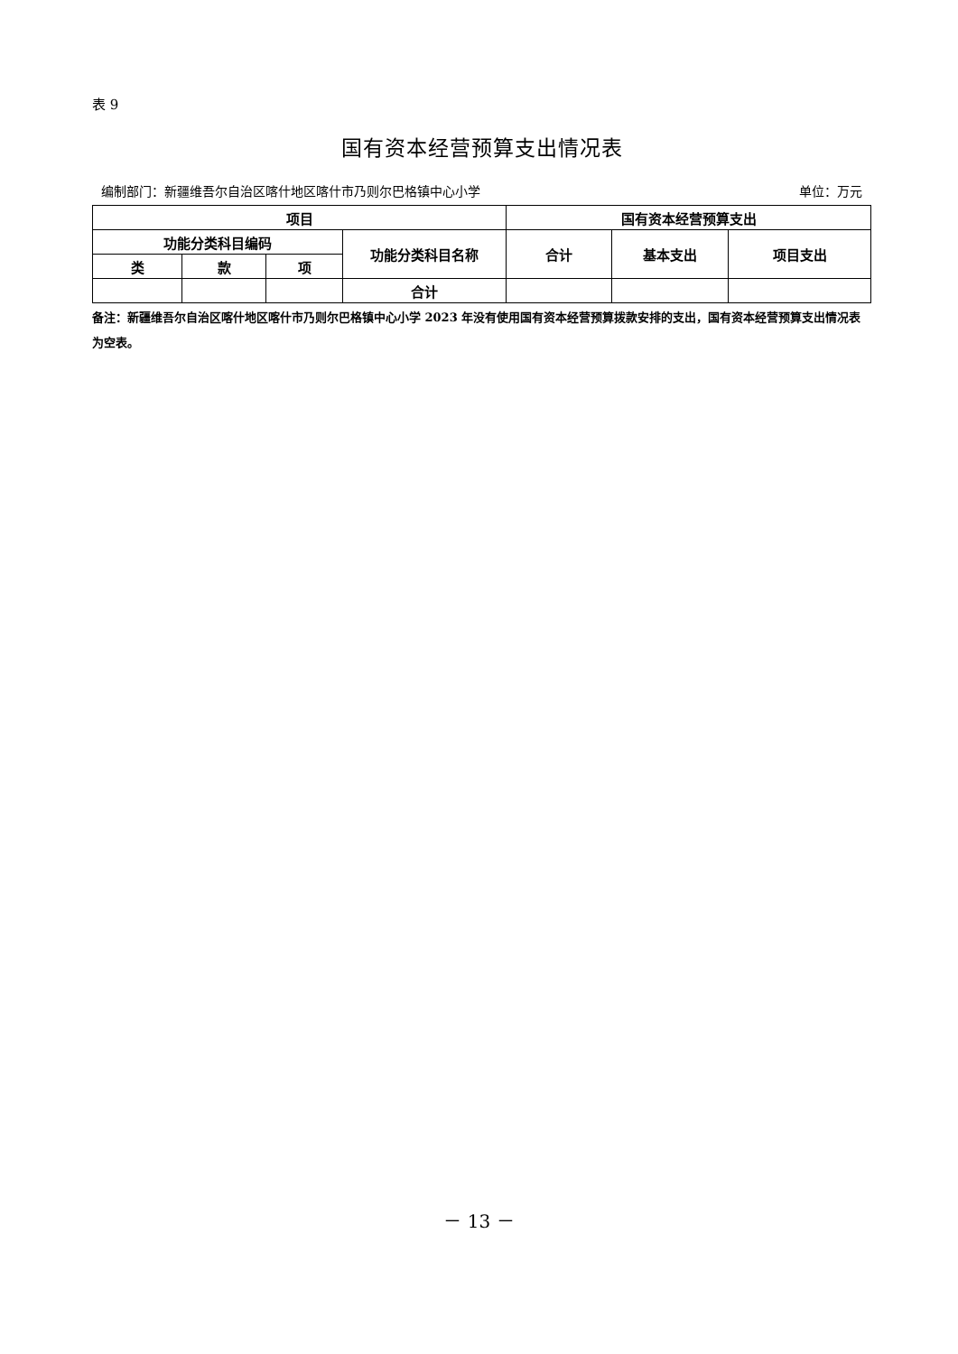表 9
国有资本经营预算支出情况表
编制部门：新疆维吾尔自治区喀什地区喀什市乃则尔巴格镇中心小学 单位：万元
| 项目 | | | | 国有资本经营预算支出 | | |
| --- | --- | --- | --- | --- | --- | --- |
| 功能分类科目编码 | | | 功能分类科目名称 | 合计 | 基本支出 | 项目支出 |
| 类 | 款 | 项 | | | | |
| | | | 合计 | | | |
备注：新疆维吾尔自治区喀什地区喀什市乃则尔巴格镇中心小学 2023 年没有使用国有资本经营预算拨款安排的支出，国有资本经营预算支出情况表为空表。
－ 13 －